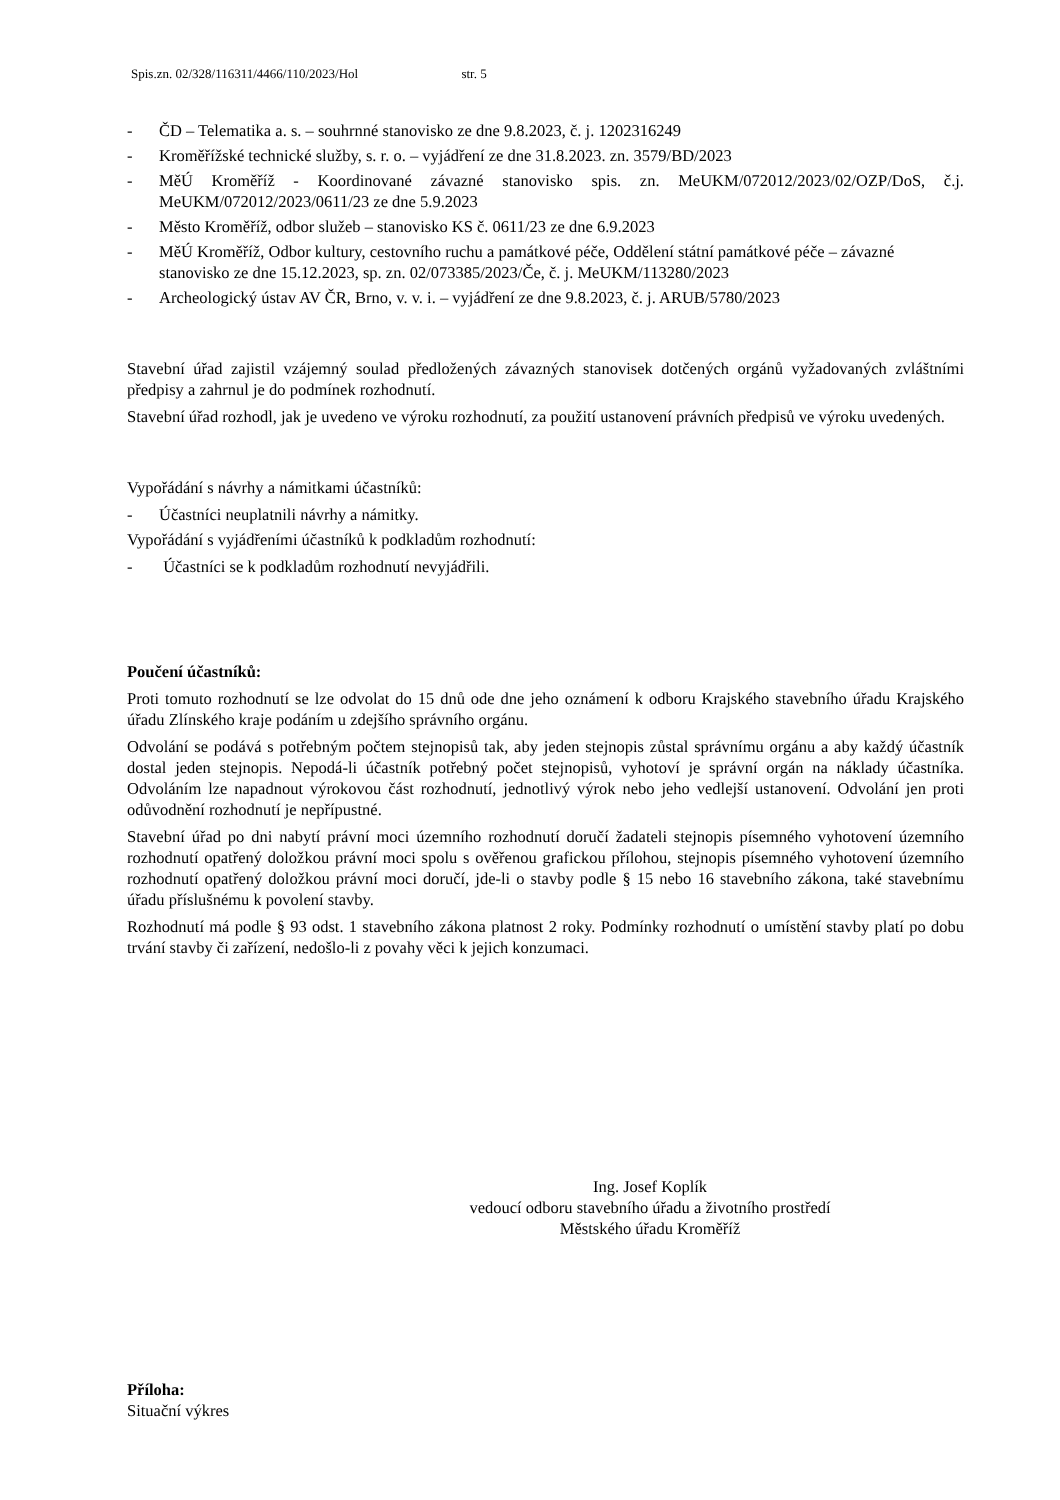Spis.zn. 02/328/116311/4466/110/2023/Hol str. 5
- ČD – Telematika a. s. – souhrnné stanovisko ze dne 9.8.2023, č. j. 1202316249
- Kroměřížské technické služby, s. r. o. – vyjádření ze dne 31.8.2023. zn. 3579/BD/2023
- MěÚ Kroměříž - Koordinované závazné stanovisko spis. zn. MeUKM/072012/2023/02/OZP/DoS, č.j. MeUKM/072012/2023/0611/23 ze dne 5.9.2023
- Město Kroměříž, odbor služeb – stanovisko KS č. 0611/23 ze dne 6.9.2023
- MěÚ Kroměříž, Odbor kultury, cestovního ruchu a památkové péče, Oddělení státní památkové péče – závazné stanovisko ze dne 15.12.2023, sp. zn. 02/073385/2023/Če, č. j. MeUKM/113280/2023
- Archeologický ústav AV ČR, Brno, v. v. i. – vyjádření ze dne 9.8.2023, č. j. ARUB/5780/2023
Stavební úřad zajistil vzájemný soulad předložených závazných stanovisek dotčených orgánů vyžadovaných zvláštními předpisy a zahrnul je do podmínek rozhodnutí.
Stavební úřad rozhodl, jak je uvedeno ve výroku rozhodnutí, za použití ustanovení právních předpisů ve výroku uvedených.
Vypořádání s návrhy a námitkami účastníků:
- Účastníci neuplatnili návrhy a námitky.
Vypořádání s vyjádřeními účastníků k podkladům rozhodnutí:
- Účastníci se k podkladům rozhodnutí nevyjádřili.
Poučení účastníků:
Proti tomuto rozhodnutí se lze odvolat do 15 dnů ode dne jeho oznámení k odboru Krajského stavebního úřadu Krajského úřadu Zlínského kraje podáním u zdejšího správního orgánu.
Odvolání se podává s potřebným počtem stejnopisů tak, aby jeden stejnopis zůstal správnímu orgánu a aby každý účastník dostal jeden stejnopis. Nepodá-li účastník potřebný počet stejnopisů, vyhotoví je správní orgán na náklady účastníka. Odvoláním lze napadnout výrokovou část rozhodnutí, jednotlivý výrok nebo jeho vedlejší ustanovení. Odvolání jen proti odůvodnění rozhodnutí je nepřípustné.
Stavební úřad po dni nabytí právní moci územního rozhodnutí doručí žadateli stejnopis písemného vyhotovení územního rozhodnutí opatřený doložkou právní moci spolu s ověřenou grafickou přílohou, stejnopis písemného vyhotovení územního rozhodnutí opatřený doložkou právní moci doručí, jde-li o stavby podle § 15 nebo 16 stavebního zákona, také stavebnímu úřadu příslušnému k povolení stavby.
Rozhodnutí má podle § 93 odst. 1 stavebního zákona platnost 2 roky. Podmínky rozhodnutí o umístění stavby platí po dobu trvání stavby či zařízení, nedošlo-li z povahy věci k jejich konzumaci.
Ing. Josef Koplík
vedoucí odboru stavebního úřadu a životního prostředí
Městského úřadu Kroměříž
Příloha:
Situační výkres